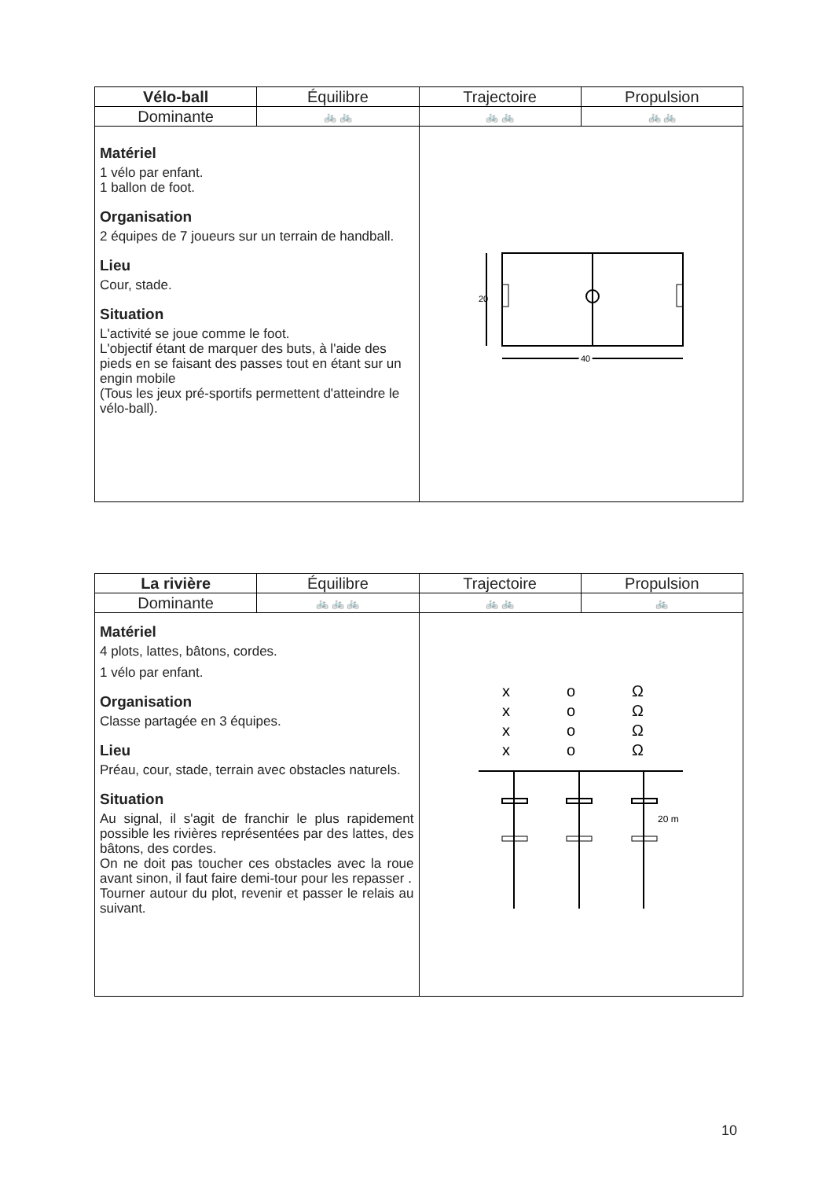| Vélo-ball | Équilibre | Trajectoire | Propulsion |
| --- | --- | --- | --- |
| Dominante | 🚲 🚲 | 🚲 🚲 | 🚲 🚲 |
| Matériel 1 vélo par enfant. 1 ballon de foot. Organisation 2 équipes de 7 joueurs sur un terrain de handball. Lieu Cour, stade. Situation L'activité se joue comme le foot. L'objectif étant de marquer des buts, à l'aide des pieds en se faisant des passes tout en étant sur un engin mobile (Tous les jeux pré-sportifs permettent d'atteindre le vélo-ball). | | 20 40 | |
| La rivière | Équilibre | Trajectoire | Propulsion |
| --- | --- | --- | --- |
| Dominante | 🚲 🚲 🚲 | 🚲 🚲 | 🚲 |
| Matériel 4 plots, lattes, bâtons, cordes. 1 vélo par enfant. Organisation Classe partagée en 3 équipes. Lieu Préau, cour, stade, terrain avec obstacles naturels. Situation Au signal, il s'agit de franchir le plus rapidement possible les rivières représentées par des lattes, des bâtons, des cordes. On ne doit pas toucher ces obstacles avec la roue avant sinon, il faut faire demi-tour pour les repasser . Tourner autour du plot, revenir et passer le relais au suivant. | | x x x x o o o o Ω Ω Ω Ω 20 m | |
10